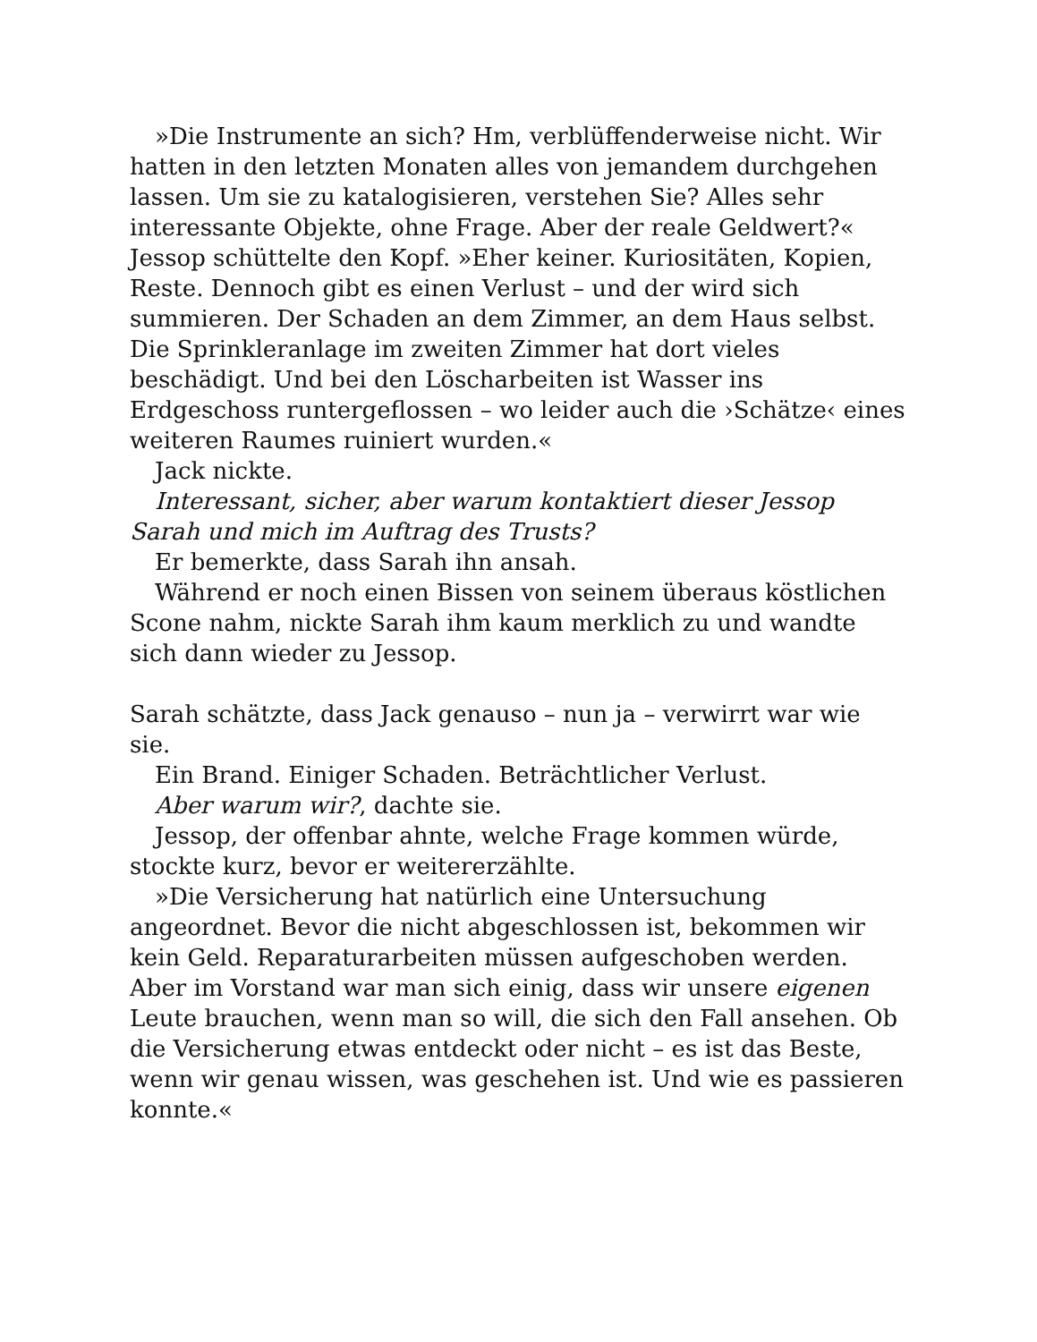»Die Instrumente an sich? Hm, verblüffenderweise nicht. Wir hatten in den letzten Monaten alles von jemandem durchgehen lassen. Um sie zu katalogisieren, verstehen Sie? Alles sehr interessante Objekte, ohne Frage. Aber der reale Geldwert?« Jessop schüttelte den Kopf. »Eher keiner. Kuriositäten, Kopien, Reste. Dennoch gibt es einen Verlust – und der wird sich summieren. Der Schaden an dem Zimmer, an dem Haus selbst. Die Sprinkleranlage im zweiten Zimmer hat dort vieles beschädigt. Und bei den Löscharbeiten ist Wasser ins Erdgeschoss runtergeflossen – wo leider auch die ›Schätze‹ eines weiteren Raumes ruiniert wurden.«
Jack nickte.
Interessant, sicher, aber warum kontaktiert dieser Jessop Sarah und mich im Auftrag des Trusts?
Er bemerkte, dass Sarah ihn ansah.
Während er noch einen Bissen von seinem überaus köstlichen Scone nahm, nickte Sarah ihm kaum merklich zu und wandte sich dann wieder zu Jessop.
Sarah schätzte, dass Jack genauso – nun ja – verwirrt war wie sie.
Ein Brand. Einiger Schaden. Beträchtlicher Verlust.
Aber warum wir?, dachte sie.
Jessop, der offenbar ahnte, welche Frage kommen würde, stockte kurz, bevor er weitererzählte.
»Die Versicherung hat natürlich eine Untersuchung angeordnet. Bevor die nicht abgeschlossen ist, bekommen wir kein Geld. Reparaturarbeiten müssen aufgeschoben werden. Aber im Vorstand war man sich einig, dass wir unsere eigenen Leute brauchen, wenn man so will, die sich den Fall ansehen. Ob die Versicherung etwas entdeckt oder nicht – es ist das Beste, wenn wir genau wissen, was geschehen ist. Und wie es passieren konnte.«